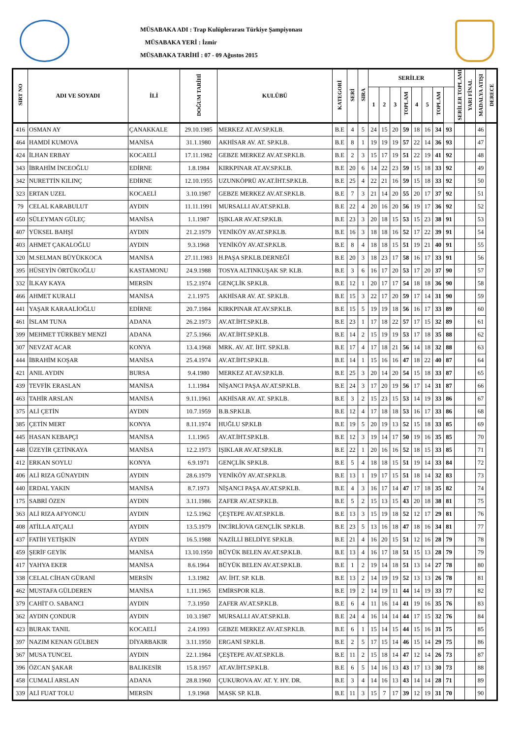MÜSABAKA ADI : Trap Kulüplerarası Türkiye Şampiyonası
MÜSABAKA YERİ : İzmir
MÜSABAKA TARİHİ : 07 - 09 Ağustos 2015
| SIRT NO | ADI VE SOYADI | İLİ | DOĞUM TARİHİ | KULÜBÜ | KATEGORİ | SERİ | SIRA | SERİLER | | | | | | | | SERİLER TOPLAMI | YARI FİNAL | MADALYA ATIŞI | DERECE |
| --- | --- | --- | --- | --- | --- | --- | --- | --- | --- | --- | --- | --- | --- | --- | --- | --- | --- | --- | --- |
| | | | | | | | | 1 | 2 | 3 | TOPLAM | 4 | 5 | TOPLAM | | | | | |
| 416 | OSMAN AY | ÇANAKKALE | 29.10.1985 | MERKEZ AT.AV.SP.KLB. | B.E | 4 | 5 | 24 | 15 | 20 | 59 | 18 | 16 | 34 | 93 | | | 46 | |
| 464 | HAMDİ KUMOVA | MANİSA | 31.1.1980 | AKHİSAR AV. AT. SP.KLB. | B.E | 8 | 1 | 19 | 19 | 19 | 57 | 22 | 14 | 36 | 93 | | | 47 | |
| 424 | İLHAN ERBAY | KOCAELİ | 17.11.1982 | GEBZE MERKEZ AV.AT.SP.KLB. | B.E | 2 | 3 | 15 | 17 | 19 | 51 | 22 | 19 | 41 | 92 | | | 48 | |
| 343 | İBRAHİM İNCEOĞLU | EDİRNE | 1.8.1984 | KIRKPINAR AT.AV.SP.KLB. | B.E | 20 | 6 | 14 | 22 | 23 | 59 | 15 | 18 | 33 | 92 | | | 49 | |
| 342 | NURETTİN KILINÇ | EDİRNE | 12.10.1955 | UZUNKÖPRÜ AV.AT.İHT.SP.KLB. | B.E | 25 | 4 | 22 | 21 | 16 | 59 | 15 | 18 | 33 | 92 | | | 50 | |
| 323 | ERTAN UZEL | KOCAELİ | 3.10.1987 | GEBZE MERKEZ AV.AT.SP.KLB. | B.E | 7 | 3 | 21 | 14 | 20 | 55 | 20 | 17 | 37 | 92 | | | 51 | |
| 79 | CELAL KARABULUT | AYDIN | 11.11.1991 | MURSALLI AV.AT.SP.KLB. | B.E | 22 | 4 | 20 | 16 | 20 | 56 | 19 | 17 | 36 | 92 | | | 52 | |
| 450 | SÜLEYMAN GÜLEÇ | MANİSA | 1.1.1987 | IŞIKLAR AV.AT.SP.KLB. | B.E | 23 | 3 | 20 | 18 | 15 | 53 | 15 | 23 | 38 | 91 | | | 53 | |
| 407 | YÜKSEL BAHŞİ | AYDIN | 21.2.1979 | YENİKÖY AV.AT.SP.KLB. | B.E | 16 | 3 | 18 | 18 | 16 | 52 | 17 | 22 | 39 | 91 | | | 54 | |
| 403 | AHMET ÇAKALOĞLU | AYDIN | 9.3.1968 | YENİKÖY AV.AT.SP.KLB. | B.E | 8 | 4 | 18 | 18 | 15 | 51 | 19 | 21 | 40 | 91 | | | 55 | |
| 320 | M.SELMAN BÜYÜKKOCA | MANİSA | 27.11.1983 | H.PAŞA SP.KLB.DERNEĞİ | B.E | 20 | 3 | 18 | 23 | 17 | 58 | 16 | 17 | 33 | 91 | | | 56 | |
| 395 | HÜSEYİN ÖRTÜKOĞLU | KASTAMONU | 24.9.1988 | TOSYA ALTINKUŞAK SP. KLB. | B.E | 3 | 6 | 16 | 17 | 20 | 53 | 17 | 20 | 37 | 90 | | | 57 | |
| 332 | İLKAY KAYA | MERSİN | 15.2.1974 | GENÇLİK SP.KLB. | B.E | 12 | 1 | 20 | 17 | 17 | 54 | 18 | 18 | 36 | 90 | | | 58 | |
| 466 | AHMET KURALI | MANİSA | 2.1.1975 | AKHİSAR AV. AT. SP.KLB. | B.E | 15 | 3 | 22 | 17 | 20 | 59 | 17 | 14 | 31 | 90 | | | 59 | |
| 441 | YAŞAR KARAALİOĞLU | EDİRNE | 20.7.1984 | KIRKPINAR AT.AV.SP.KLB. | B.E | 15 | 5 | 19 | 19 | 18 | 56 | 16 | 17 | 33 | 89 | | | 60 | |
| 461 | İSLAM TUNA | ADANA | 26.2.1973 | AV.AT.İHT.SP.KLB. | B.E | 23 | 1 | 17 | 18 | 22 | 57 | 17 | 15 | 32 | 89 | | | 61 | |
| 399 | MEHMET TÜRKBEY MENZİ | ADANA | 27.5.1966 | AV.AT.İHT.SP.KLB. | B.E | 14 | 2 | 15 | 19 | 19 | 53 | 17 | 18 | 35 | 88 | | | 62 | |
| 307 | NEVZAT ACAR | KONYA | 13.4.1968 | MRK. AV. AT. İHT. SP.KLB. | B.E | 17 | 4 | 17 | 18 | 21 | 56 | 14 | 18 | 32 | 88 | | | 63 | |
| 444 | İBRAHİM KOŞAR | MANİSA | 25.4.1974 | AV.AT.İHT.SP.KLB. | B.E | 14 | 1 | 15 | 16 | 16 | 47 | 18 | 22 | 40 | 87 | | | 64 | |
| 421 | ANIL AYDIN | BURSA | 9.4.1980 | MERKEZ AT.AV.SP.KLB. | B.E | 25 | 3 | 20 | 14 | 20 | 54 | 15 | 18 | 33 | 87 | | | 65 | |
| 439 | TEVFİK ERASLAN | MANİSA | 1.1.1984 | NİŞANCI PAŞA AV.AT.SP.KLB. | B.E | 24 | 3 | 17 | 20 | 19 | 56 | 17 | 14 | 31 | 87 | | | 66 | |
| 463 | TAHİR ARSLAN | MANİSA | 9.11.1961 | AKHİSAR AV. AT. SP.KLB. | B.E | 3 | 2 | 15 | 23 | 15 | 53 | 14 | 19 | 33 | 86 | | | 67 | |
| 375 | ALİ ÇETİN | AYDIN | 10.7.1959 | B.B.SP.KLB. | B.E | 12 | 4 | 17 | 18 | 18 | 53 | 16 | 17 | 33 | 86 | | | 68 | |
| 385 | ÇETİN MERT | KONYA | 8.11.1974 | HUĞLU SP.KLB | B.E | 19 | 5 | 20 | 19 | 13 | 52 | 15 | 18 | 33 | 85 | | | 69 | |
| 445 | HASAN KEBAPÇI | MANİSA | 1.1.1965 | AV.AT.İHT.SP.KLB. | B.E | 12 | 3 | 19 | 14 | 17 | 50 | 19 | 16 | 35 | 85 | | | 70 | |
| 448 | ÜZEYİR ÇETİNKAYA | MANİSA | 12.2.1973 | IŞIKLAR AV.AT.SP.KLB. | B.E | 22 | 1 | 20 | 16 | 16 | 52 | 18 | 15 | 33 | 85 | | | 71 | |
| 412 | ERKAN SOYLU | KONYA | 6.9.1971 | GENÇLİK SP.KLB. | B.E | 5 | 4 | 18 | 18 | 15 | 51 | 19 | 14 | 33 | 84 | | | 72 | |
| 406 | ALİ RIZA GÜNAYDIN | AYDIN | 28.6.1979 | YENİKÖY AV.AT.SP.KLB. | B.E | 13 | 1 | 19 | 17 | 15 | 51 | 18 | 14 | 32 | 83 | | | 73 | |
| 440 | ERDAL YAKIN | MANİSA | 8.7.1973 | NİŞANCI PAŞA AV.AT.SP.KLB. | B.E | 4 | 3 | 16 | 17 | 14 | 47 | 17 | 18 | 35 | 82 | | | 74 | |
| 175 | SABRİ ÖZEN | AYDIN | 3.11.1986 | ZAFER AV.AT.SP.KLB. | B.E | 5 | 2 | 15 | 13 | 15 | 43 | 20 | 18 | 38 | 81 | | | 75 | |
| 363 | ALİ RIZA AFYONCU | AYDIN | 12.5.1962 | ÇEŞTEPE AV.AT.SP.KLB. | B.E | 13 | 3 | 15 | 19 | 18 | 52 | 12 | 17 | 29 | 81 | | | 76 | |
| 408 | ATİLLA ATÇALI | AYDIN | 13.5.1979 | İNCİRLİOVA GENÇLİK SP.KLB. | B.E | 23 | 5 | 13 | 16 | 18 | 47 | 18 | 16 | 34 | 81 | | | 77 | |
| 437 | FATİH YETİŞKİN | AYDIN | 16.5.1988 | NAZİLLİ BELDİYE SP.KLB. | B.E | 21 | 4 | 16 | 20 | 15 | 51 | 12 | 16 | 28 | 79 | | | 78 | |
| 459 | ŞERİF GEYİK | MANİSA | 13.10.1950 | BÜYÜK BELEN AV.AT.SP.KLB. | B.E | 13 | 4 | 16 | 17 | 18 | 51 | 15 | 13 | 28 | 79 | | | 79 | |
| 417 | YAHYA EKER | MANİSA | 8.6.1964 | BÜYÜK BELEN AV.AT.SP.KLB. | B.E | 1 | 2 | 19 | 14 | 18 | 51 | 13 | 14 | 27 | 78 | | | 80 | |
| 338 | CELAL CİHAN GÜRANİ | MERSİN | 1.3.1982 | AV. İHT. SP. KLB. | B.E | 13 | 2 | 14 | 19 | 19 | 52 | 13 | 13 | 26 | 78 | | | 81 | |
| 462 | MUSTAFA GÜLDEREN | MANİSA | 1.11.1965 | EMİRSPOR KLB. | B.E | 19 | 2 | 14 | 19 | 11 | 44 | 14 | 19 | 33 | 77 | | | 82 | |
| 379 | CAHİT O. SABANCI | AYDIN | 7.3.1950 | ZAFER AV.AT.SP.KLB. | B.E | 6 | 4 | 11 | 16 | 14 | 41 | 19 | 16 | 35 | 76 | | | 83 | |
| 362 | AYDIN ÇONDUR | AYDIN | 10.3.1987 | MURSALLI AV.AT.SP.KLB. | B.E | 24 | 4 | 16 | 14 | 14 | 44 | 17 | 15 | 32 | 76 | | | 84 | |
| 423 | BURAK TANIL | KOCAELİ | 2.4.1993 | GEBZE MERKEZ AV.AT.SP.KLB. | B.E | 6 | 1 | 15 | 14 | 15 | 44 | 15 | 16 | 31 | 75 | | | 85 | |
| 397 | NAZIM KENAN GÜLBEN | DİYARBAKIR | 3.11.1950 | ERGANİ SP.KLB. | B.E | 2 | 5 | 17 | 15 | 14 | 46 | 15 | 14 | 29 | 75 | | | 86 | |
| 367 | MUSA TUNCEL | AYDIN | 22.1.1984 | ÇEŞTEPE AV.AT.SP.KLB. | B.E | 11 | 2 | 15 | 18 | 14 | 47 | 12 | 14 | 26 | 73 | | | 87 | |
| 396 | ÖZCAN ŞAKAR | BALIKESİR | 15.8.1957 | AT.AV.İHT.SP.KLB. | B.E | 6 | 5 | 14 | 16 | 13 | 43 | 17 | 13 | 30 | 73 | | | 88 | |
| 458 | CUMALİ ARSLAN | ADANA | 28.8.1960 | ÇUKUROVA AV. AT. Y. HY. DR. | B.E | 3 | 4 | 14 | 16 | 13 | 43 | 14 | 14 | 28 | 71 | | | 89 | |
| 339 | ALİ FUAT TOLU | MERSİN | 1.9.1968 | MASK SP. KLB. | B.E | 11 | 3 | 15 | 7 | 17 | 39 | 12 | 19 | 31 | 70 | | | 90 | |